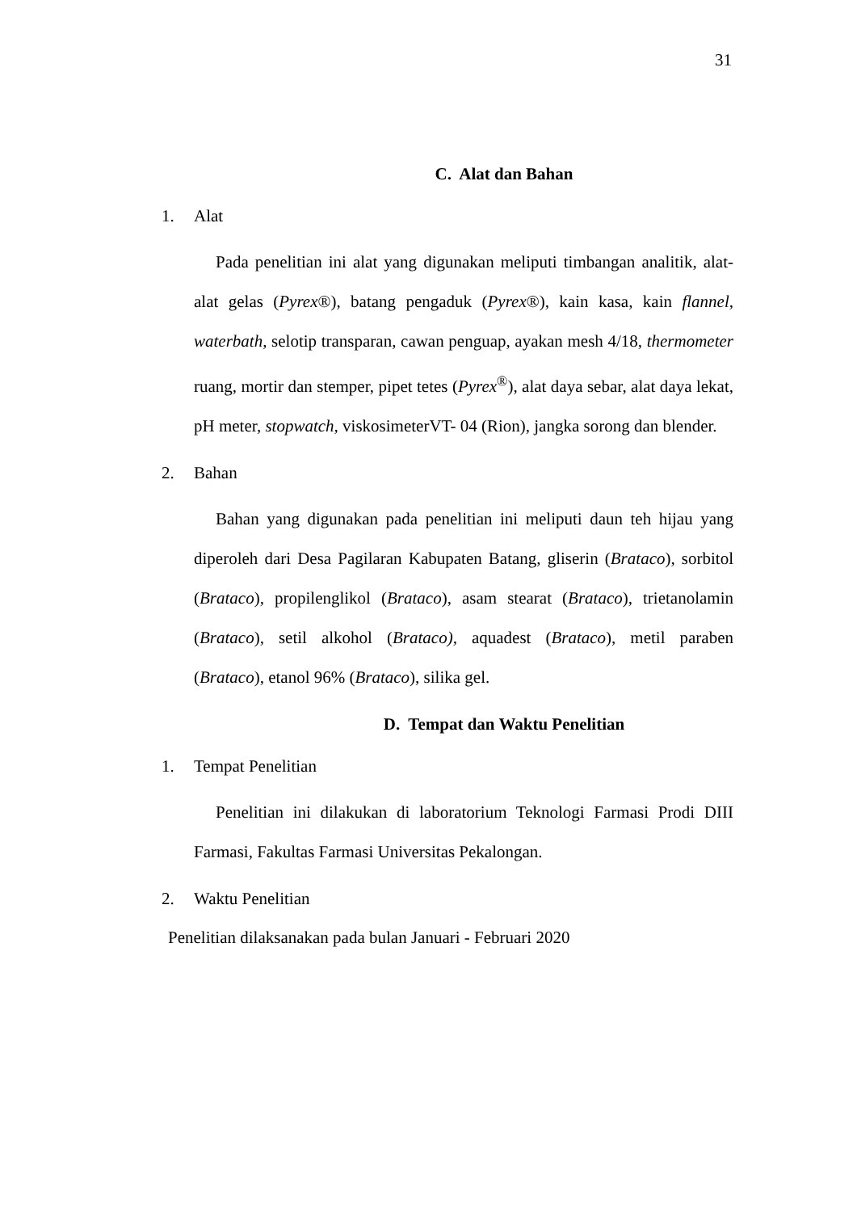31
C. Alat dan Bahan
1. Alat
Pada penelitian ini alat yang digunakan meliputi timbangan analitik, alat-alat gelas (Pyrex®), batang pengaduk (Pyrex®), kain kasa, kain flannel, waterbath, selotip transparan, cawan penguap, ayakan mesh 4/18, thermometer ruang, mortir dan stemper, pipet tetes (Pyrex<sup>®</sup>), alat daya sebar, alat daya lekat, pH meter, stopwatch, viskosimeterVT- 04 (Rion), jangka sorong dan blender.
2. Bahan
Bahan yang digunakan pada penelitian ini meliputi daun teh hijau yang diperoleh dari Desa Pagilaran Kabupaten Batang, gliserin (Brataco), sorbitol (Brataco), propilenglikol (Brataco), asam stearat (Brataco), trietanolamin (Brataco), setil alkohol (Brataco), aquadest (Brataco), metil paraben (Brataco), etanol 96% (Brataco), silika gel.
D. Tempat dan Waktu Penelitian
1. Tempat Penelitian
Penelitian ini dilakukan di laboratorium Teknologi Farmasi Prodi DIII Farmasi, Fakultas Farmasi Universitas Pekalongan.
2. Waktu Penelitian
Penelitian dilaksanakan pada bulan Januari - Februari 2020